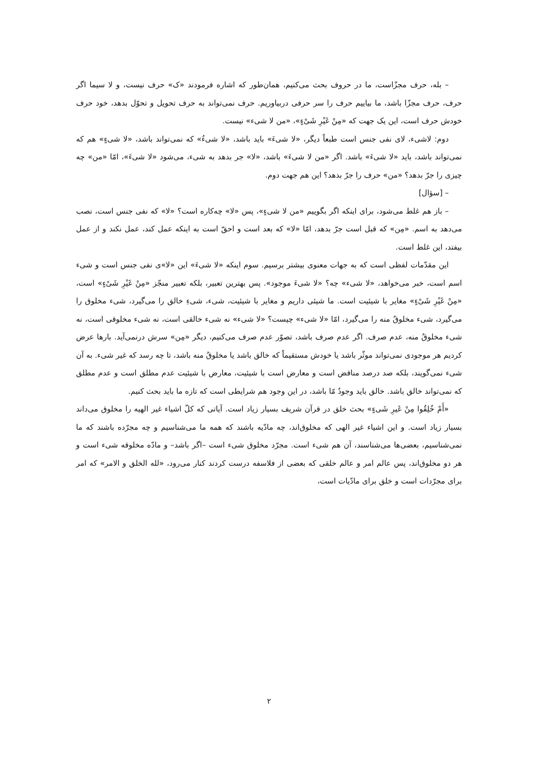– بله، حرف مجزّاست، ما در حروف بحث می‌کنیم، همان‌طور که اشاره فرمودند «ک» حرف نیست، و لا سیما اگر حرف، حرف مجزّا باشد، ما بیاییم حرف را سر حرفی دربیاوریم. حرف نمی‌تواند به حرف تحویل و تحوّل بدهد، خود حرف خودش حرف است، این یک جهت که «مِنْ غَیْرِ شَیْءٍ»، «من لا شیء» نیست.
دوم: لاشیء، لای نفی جنس است طبعاً دیگر، «لا شیءَ» باید باشد، «لا شیءُ» که نمی‌تواند باشد، «لا شیءٍ» هم که نمی‌تواند باشد، باید «لا شیءَ» باشد. اگر «من لا شیءَ» باشد، «لا» جر بدهد به شیء، می‌شود «لا شیءَ»، امّا «من» چه چیزی را جرّ بدهد؟ «من» حرف را جرّ بدهد؟ این هم جهت دوم.
– [سؤال]
– باز هم غلط می‌شود، برای اینکه اگر بگوییم «من لا شیءٍ»، پس «لا» چه‌کاره است؟ «لا» که نفی جنس است، نصب می‌دهد به اسم. «مِن» که قبل است جرّ بدهد، امّا «لا» که بعد است و احقّ است به اینکه عمل کند، عمل نکند و از عمل بیفتد، این غلط است.
این مقدّمات لفظی است که به جهات معنوی بیشتر برسیم. سوم اینکه «لا شیءَ» این «لا»ی نفی جنس است و شیء اسم است، خبر می‌خواهد، «لا شیء» چه؟ «لا شیءَ موجود». پس بهترین تعبیر، بلکه تعبیر منجّز «مِنْ غَیْرِ شَیْءٍ» است، «مِنْ غَیْرِ شَیْءٍ» مغایر با شیئیت است. ما شیئی داریم و مغایر با شیئیت، شیء، شیءِ خالق را می‌گیرد، شیء مخلوق را می‌گیرد، شیء مخلوقٌ منه را می‌گیرد، امّا «لا شیء» چیست؟ «لا شیء» نه شیء خالقی است، نه شیء مخلوقی است، نه شیء مخلوقٌ منه، عدم صرف. اگر عدم صرف باشد، تصوّر عدم صرف می‌کنیم، دیگر «مِن» سرش درنمی‌آید. بارها عرض کردیم هر موجودی نمی‌تواند موثّر باشد یا خودش مستقیماً که خالق باشد یا مخلوقٌ منه باشد، تا چه رسد که غیر شیء. به آن شیء نمی‌گویند، بلکه صد درصد مناقض است و معارض است با شیئیت، معارض با شیئیت عدم مطلق است و عدم مطلق که نمی‌تواند خالق باشد. خالق باید وجودٌ مّا باشد، در این وجود هم شرایطی است که تازه ما باید بحث کنیم.
«أَمْ خُلِقُوا مِنْ غَیرِ شَیءٍ» بحث خلق در قرآن شریف بسیار زیاد است. آیاتی که کلّ اشیاء غیر الهیه را مخلوق می‌داند بسیار زیاد است. و این اشیاء غیر الهی که مخلوق‌اند، چه مادّیه باشند که همه ما می‌شناسیم و چه مجرّده باشند که ما نمی‌شناسیم، بعضی‌ها می‌شناسند، آن هم شیء است. مجرّد مخلوق شیء است –اگر باشد– و مادّه مخلوقه شیء است و هر دو مخلوق‌اند، پس عالم امر و عالم خلقی که بعضی از فلاسفه درست کردند کنار می‌رود، «لله الخلق و الامر» که امر برای مجرّدات است و خلق برای مادّیات است،
۲